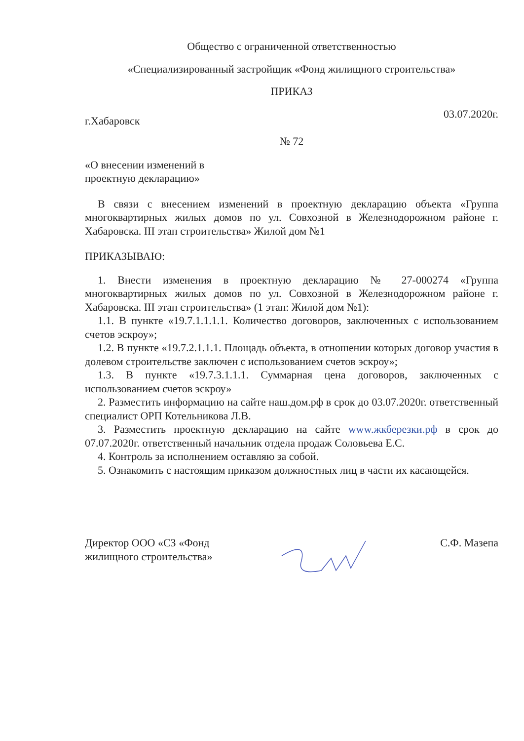Общество с ограниченной ответственностью
«Специализированный застройщик «Фонд жилищного строительства»
ПРИКАЗ
г.Хабаровск 03.07.2020г.
№ 72
«О внесении изменений в
проектную декларацию»
В связи с внесением изменений в проектную декларацию объекта «Группа многоквартирных жилых домов по ул. Совхозной в Железнодорожном районе г. Хабаровска. III этап строительства» Жилой дом №1
ПРИКАЗЫВАЮ:
1. Внести изменения в проектную декларацию № 27-000274 «Группа многоквартирных жилых домов по ул. Совхозной в Железнодорожном районе г. Хабаровска. III этап строительства» (1 этап: Жилой дом №1):
1.1. В пункте «19.7.1.1.1.1. Количество договоров, заключенных с использованием счетов эскроу»;
1.2. В пункте «19.7.2.1.1.1. Площадь объекта, в отношении которых договор участия в долевом строительстве заключен с использованием счетов эскроу»;
1.3. В пункте «19.7.3.1.1.1. Суммарная цена договоров, заключенных с использованием счетов эскроу»
2. Разместить информацию на сайте наш.дом.рф в срок до 03.07.2020г. ответственный специалист ОРП Котельникова Л.В.
3. Разместить проектную декларацию на сайте www.жкберезки.рф в срок до 07.07.2020г. ответственный начальник отдела продаж Соловьева Е.С.
4. Контроль за исполнением оставляю за собой.
5. Ознакомить с настоящим приказом должностных лиц в части их касающейся.
Директор ООО «СЗ «Фонд
жилищного строительства» С.Ф. Мазепа